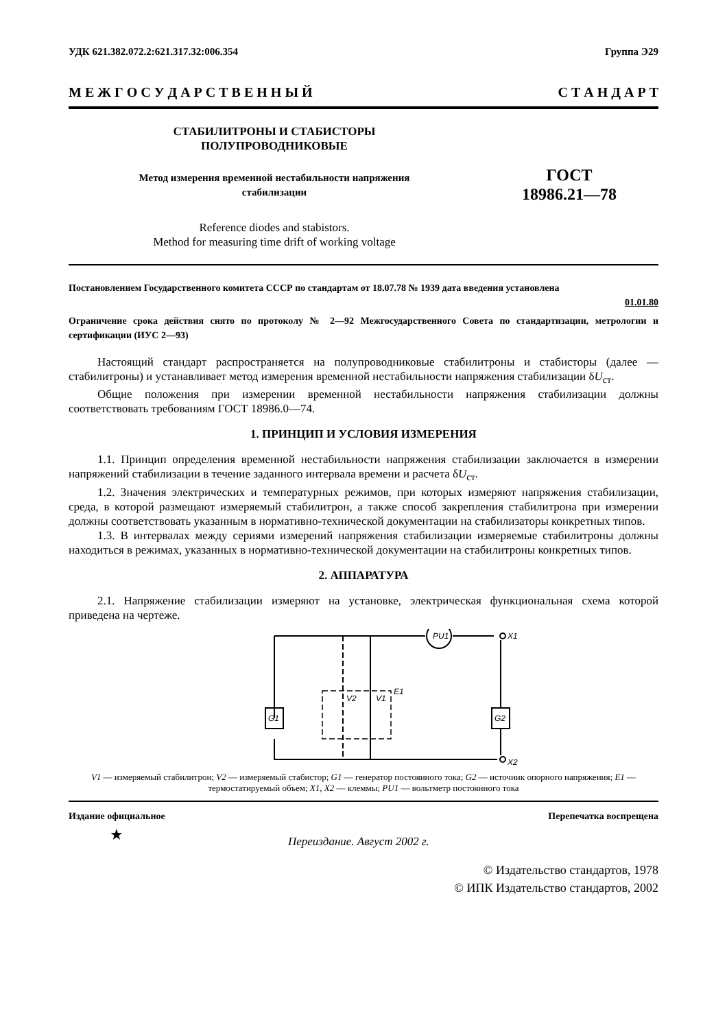УДК 621.382.072.2:621.317.32:006.354 Группа Э29
М Е Ж Г О С У Д А Р С Т В Е Н Н Ы Й С Т А Н Д А Р Т
СТАБИЛИТРОНЫ И СТАБИСТОРЫ
ПОЛУПРОВОДНИКОВЫЕ
Метод измерения временной нестабильности напряжения
стабилизации
Reference diodes and stabistors.
Method for measuring time drift of working voltage
ГОСТ
18986.21—78
Постановлением Государственного комитета СССР по стандартам от 18.07.78 № 1939 дата введения установлена
01.01.80
Ограничение срока действия снято по протоколу № 2—92 Межгосударственного Совета по стандартизации, метрологии и сертификации (ИУС 2—93)
Настоящий стандарт распространяется на полупроводниковые стабилитроны и стабисторы (далее — стабилитроны) и устанавливает метод измерения временной нестабильности напряжения стабилизации δU<sub>ст</sub>.
Общие положения при измерении временной нестабильности напряжения стабилизации должны соответствовать требованиям ГОСТ 18986.0—74.
1. ПРИНЦИП И УСЛОВИЯ ИЗМЕРЕНИЯ
1.1. Принцип определения временной нестабильности напряжения стабилизации заключается в измерении напряжений стабилизации в течение заданного интервала времени и расчета δU<sub>ст</sub>.
1.2. Значения электрических и температурных режимов, при которых измеряют напряжения стабилизации, среда, в которой размещают измеряемый стабилитрон, а также способ закрепления стабилитрона при измерении должны соответствовать указанным в нормативно-технической документации на стабилизаторы конкретных типов.
1.3. В интервалах между сериями измерений напряжения стабилизации измеряемые стабилитроны должны находиться в режимах, указанных в нормативно-технической документации на стабилитроны конкретных типов.
2. АППАРАТУРА
2.1. Напряжение стабилизации измеряют на установке, электрическая функциональная схема которой приведена на чертеже.
PU1
X1
X2
G1
G2
V2
V1
E1
V1 — измеряемый стабилитрон; V2 — измеряемый стабистор; G1 — генератор постоянного тока; G2 — источник опорного напряжения; E1 — термостатируемый объем; X1, X2 — клеммы; PU1 — вольтметр постоянного тока
Издание официальное Перепечатка воспрещена
★ Переиздание. Август 2002 г.
© Издательство стандартов, 1978
© ИПК Издательство стандартов, 2002